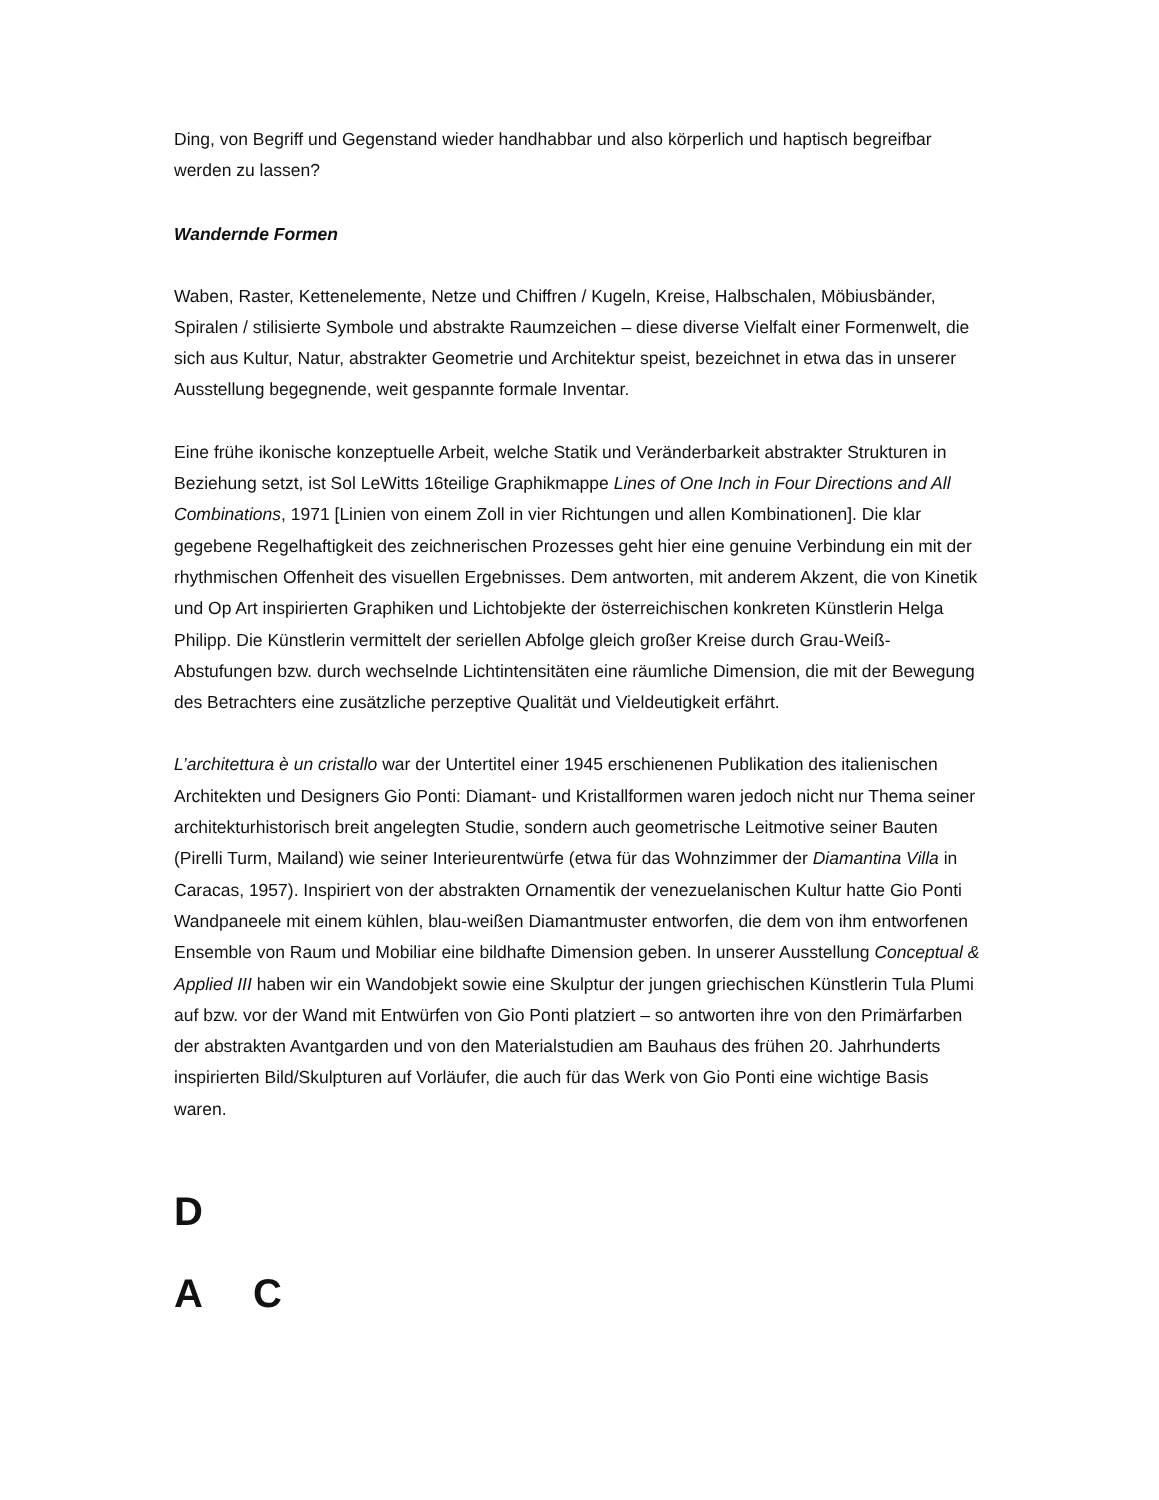Ding, von Begriff und Gegenstand wieder handhabbar und also körperlich und haptisch begreifbar werden zu lassen?
Wandernde Formen
Waben, Raster, Kettenelemente, Netze und Chiffren / Kugeln, Kreise, Halbschalen, Möbiusbänder, Spiralen / stilisierte Symbole und abstrakte Raumzeichen – diese diverse Vielfalt einer Formenwelt, die sich aus Kultur, Natur, abstrakter Geometrie und Architektur speist, bezeichnet in etwa das in unserer Ausstellung begegnende, weit gespannte formale Inventar.
Eine frühe ikonische konzeptuelle Arbeit, welche Statik und Veränderbarkeit abstrakter Strukturen in Beziehung setzt, ist Sol LeWitts 16teilige Graphikmappe Lines of One Inch in Four Directions and All Combinations, 1971 [Linien von einem Zoll in vier Richtungen und allen Kombinationen]. Die klar gegebene Regelhaftigkeit des zeichnerischen Prozesses geht hier eine genuine Verbindung ein mit der rhythmischen Offenheit des visuellen Ergebnisses. Dem antworten, mit anderem Akzent, die von Kinetik und Op Art inspirierten Graphiken und Lichtobjekte der österreichischen konkreten Künstlerin Helga Philipp. Die Künstlerin vermittelt der seriellen Abfolge gleich großer Kreise durch Grau-Weiß-Abstufungen bzw. durch wechselnde Lichtintensitäten eine räumliche Dimension, die mit der Bewegung des Betrachters eine zusätzliche perzeptive Qualität und Vieldeutigkeit erfährt.
L’architettura è un cristallo war der Untertitel einer 1945 erschienenen Publikation des italienischen Architekten und Designers Gio Ponti: Diamant- und Kristallformen waren jedoch nicht nur Thema seiner architekturhistorisch breit angelegten Studie, sondern auch geometrische Leitmotive seiner Bauten (Pirelli Turm, Mailand) wie seiner Interieurentwürfe (etwa für das Wohnzimmer der Diamantina Villa in Caracas, 1957). Inspiriert von der abstrakten Ornamentik der venezuelanischen Kultur hatte Gio Ponti Wandpaneele mit einem kühlen, blau-weißen Diamantmuster entworfen, die dem von ihm entworfenen Ensemble von Raum und Mobiliar eine bildhafte Dimension geben. In unserer Ausstellung Conceptual & Applied III haben wir ein Wandobjekt sowie eine Skulptur der jungen griechischen Künstlerin Tula Plumi auf bzw. vor der Wand mit Entwürfen von Gio Ponti platziert – so antworten ihre von den Primärfarben der abstrakten Avantgarden und von den Materialstudien am Bauhaus des frühen 20. Jahrhunderts inspirierten Bild/Skulpturen auf Vorläufer, die auch für das Werk von Gio Ponti eine wichtige Basis waren.
D
A C